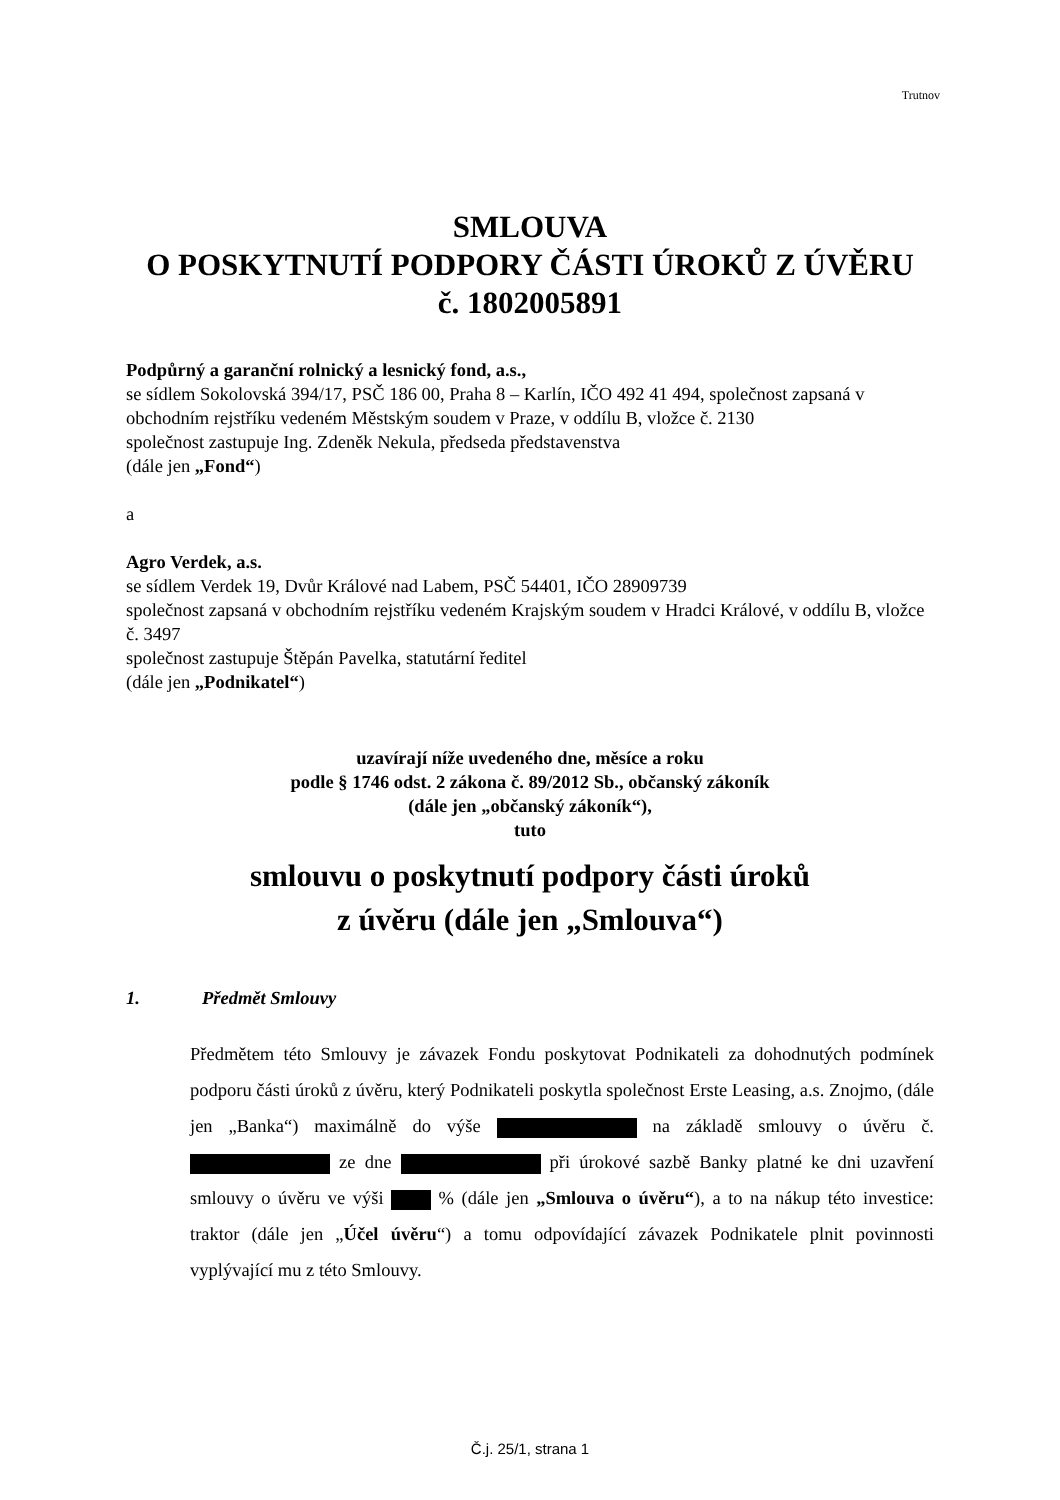Trutnov
SMLOUVA
O POSKYTNUTÍ PODPORY ČÁSTI ÚROKŮ Z ÚVĚRU
č. 1802005891
Podpůrný a garanční rolnický a lesnický fond, a.s.,
se sídlem Sokolovská 394/17, PSČ 186 00, Praha 8 – Karlín, IČO 492 41 494, společnost zapsaná v obchodním rejstříku vedeném Městským soudem v Praze, v oddílu B, vložce č. 2130
společnost zastupuje Ing. Zdeněk Nekula, předseda představenstva
(dále jen „Fond“)
a
Agro Verdek, a.s.
se sídlem Verdek 19, Dvůr Králové nad Labem, PSČ 54401, IČO 28909739
společnost zapsaná v obchodním rejstříku vedeném Krajským soudem v Hradci Králové, v oddílu B, vložce č. 3497
společnost zastupuje Štěpán Pavelka, statutární ředitel
(dále jen „Podnikatel“)
uzavírají níže uvedeného dne, měsíce a roku
podle § 1746 odst. 2 zákona č. 89/2012 Sb., občanský zákoník
(dále jen „občanský zákoník“),
tuto
smlouvu o poskytnutí podpory části úroků
z úvěru (dále jen „Smlouva“)
1. Předmět Smlouvy
Předmětem této Smlouvy je závazek Fondu poskytovat Podnikateli za dohodnutých podmínek podporu části úroků z úvěru, který Podnikateli poskytla společnost Erste Leasing, a.s. Znojmo, (dále jen „Banka“) maximálně do výše na základě smlouvy o úvěru č. ze dne při úrokové sazbě Banky platné ke dni uzavření smlouvy o úvěru ve výši % (dále jen „Smlouva o úvěru“), a to na nákup této investice: traktor (dále jen „Účel úvěru“) a tomu odpovídající závazek Podnikatele plnit povinnosti vyplývající mu z této Smlouvy.
Č.j. 25/1, strana 1